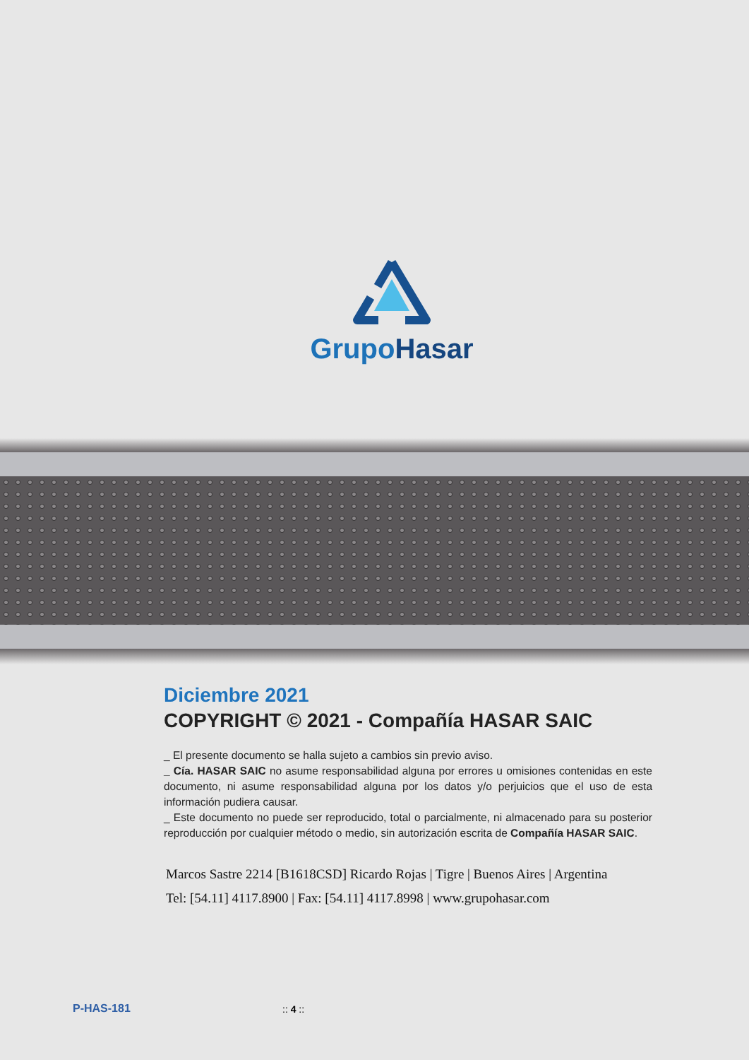GrupoHasar
Diciembre 2021
COPYRIGHT © 2021 - Compañía HASAR SAIC
_ El presente documento se halla sujeto a cambios sin previo aviso.
_ Cía. HASAR SAIC no asume responsabilidad alguna por errores u omisiones contenidas en este documento, ni asume responsabilidad alguna por los datos y/o perjuicios que el uso de esta información pudiera causar.
_ Este documento no puede ser reproducido, total o parcialmente, ni almacenado para su posterior reproducción por cualquier método o medio, sin autorización escrita de Compañía HASAR SAIC.
Marcos Sastre 2214 [B1618CSD] Ricardo Rojas | Tigre | Buenos Aires | Argentina
Tel: [54.11] 4117.8900 | Fax: [54.11] 4117.8998 | www.grupohasar.com
P-HAS-181 :: 4 ::